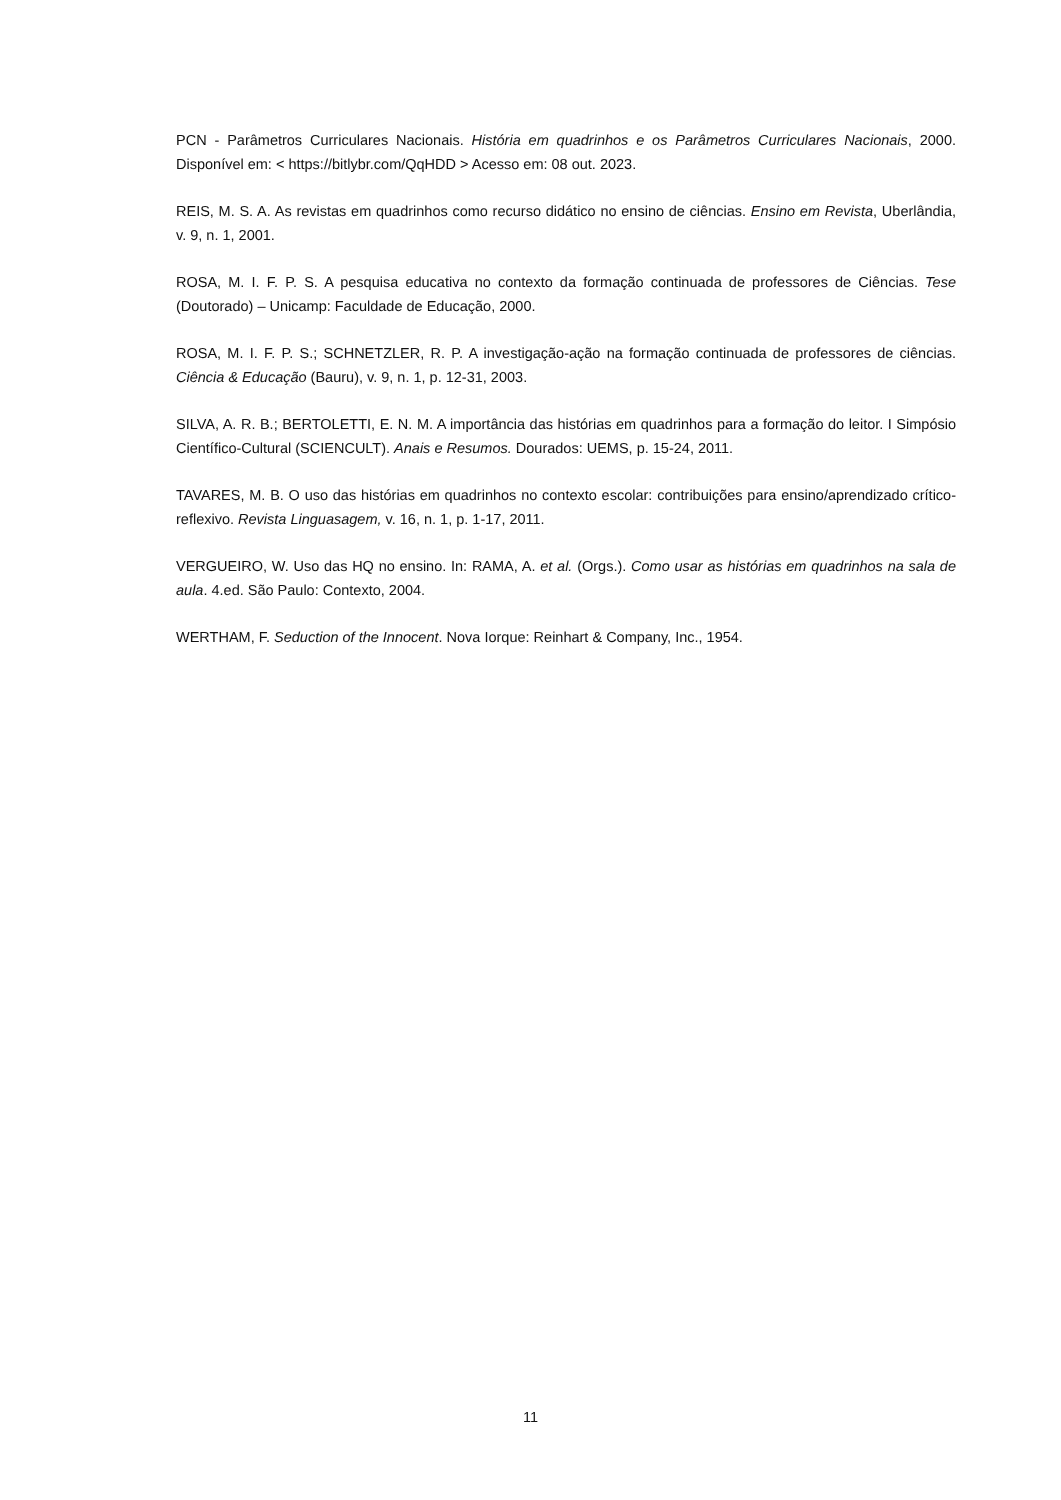PCN - Parâmetros Curriculares Nacionais. História em quadrinhos e os Parâmetros Curriculares Nacionais, 2000. Disponível em: < https://bitlybr.com/QqHDD > Acesso em: 08 out. 2023.
REIS, M. S. A. As revistas em quadrinhos como recurso didático no ensino de ciências. Ensino em Revista, Uberlândia, v. 9, n. 1, 2001.
ROSA, M. I. F. P. S. A pesquisa educativa no contexto da formação continuada de professores de Ciências. Tese (Doutorado) – Unicamp: Faculdade de Educação, 2000.
ROSA, M. I. F. P. S.; SCHNETZLER, R. P. A investigação-ação na formação continuada de professores de ciências. Ciência & Educação (Bauru), v. 9, n. 1, p. 12-31, 2003.
SILVA, A. R. B.; BERTOLETTI, E. N. M. A importância das histórias em quadrinhos para a formação do leitor. I Simpósio Científico-Cultural (SCIENCULT). Anais e Resumos. Dourados: UEMS, p. 15-24, 2011.
TAVARES, M. B. O uso das histórias em quadrinhos no contexto escolar: contribuições para ensino/aprendizado crítico-reflexivo. Revista Linguasagem, v. 16, n. 1, p. 1-17, 2011.
VERGUEIRO, W. Uso das HQ no ensino. In: RAMA, A. et al. (Orgs.). Como usar as histórias em quadrinhos na sala de aula. 4.ed. São Paulo: Contexto, 2004.
WERTHAM, F. Seduction of the Innocent. Nova Iorque: Reinhart & Company, Inc., 1954.
11